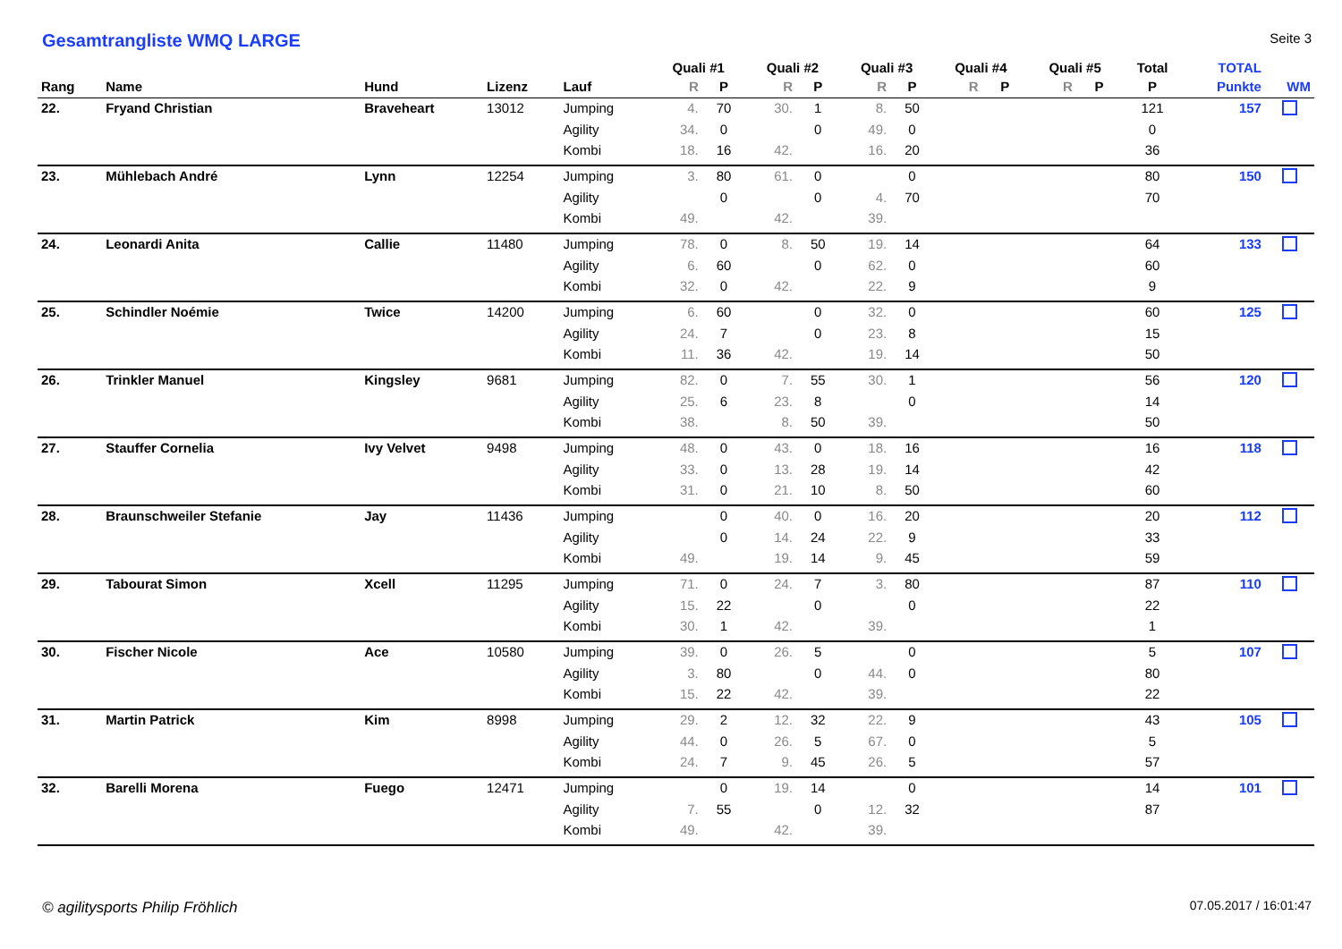Gesamtrangliste WMQ LARGE
Seite 3
| | | | | | Quali #1 | | Quali #2 | | Quali #3 | | Quali #4 | | Quali #5 | | Total | TOTAL | |
| --- | --- | --- | --- | --- | --- | --- | --- | --- | --- | --- | --- | --- | --- | --- | --- | --- | --- |
| Rang | Name | Hund | Lizenz | Lauf | R | P | R | P | R | P | R | P | R | P | P | Punkte | WM |
| 22. | Fryand Christian | Braveheart | 13012 | Jumping | 4. | 70 | 30. | 1 | 8. | 50 | | | | | 121 | 157 | |
| | | | | Agility | 34. | 0 | | 0 | 49. | 0 | | | | | 0 | | |
| | | | | Kombi | 18. | 16 | 42. | | 16. | 20 | | | | | 36 | | |
| 23. | Mühlebach André | Lynn | 12254 | Jumping | 3. | 80 | 61. | 0 | | 0 | | | | | 80 | 150 | |
| | | | | Agility | | 0 | | 0 | 4. | 70 | | | | | 70 | | |
| | | | | Kombi | 49. | | 42. | | 39. | | | | | | | | |
| 24. | Leonardi Anita | Callie | 11480 | Jumping | 78. | 0 | 8. | 50 | 19. | 14 | | | | | 64 | 133 | |
| | | | | Agility | 6. | 60 | | 0 | 62. | 0 | | | | | 60 | | |
| | | | | Kombi | 32. | 0 | 42. | | 22. | 9 | | | | | 9 | | |
| 25. | Schindler Noémie | Twice | 14200 | Jumping | 6. | 60 | | 0 | 32. | 0 | | | | | 60 | 125 | |
| | | | | Agility | 24. | 7 | | 0 | 23. | 8 | | | | | 15 | | |
| | | | | Kombi | 11. | 36 | 42. | | 19. | 14 | | | | | 50 | | |
| 26. | Trinkler Manuel | Kingsley | 9681 | Jumping | 82. | 0 | 7. | 55 | 30. | 1 | | | | | 56 | 120 | |
| | | | | Agility | 25. | 6 | 23. | 8 | | 0 | | | | | 14 | | |
| | | | | Kombi | 38. | | 8. | 50 | 39. | | | | | | 50 | | |
| 27. | Stauffer Cornelia | Ivy Velvet | 9498 | Jumping | 48. | 0 | 43. | 0 | 18. | 16 | | | | | 16 | 118 | |
| | | | | Agility | 33. | 0 | 13. | 28 | 19. | 14 | | | | | 42 | | |
| | | | | Kombi | 31. | 0 | 21. | 10 | 8. | 50 | | | | | 60 | | |
| 28. | Braunschweiler Stefanie | Jay | 11436 | Jumping | | 0 | 40. | 0 | 16. | 20 | | | | | 20 | 112 | |
| | | | | Agility | | 0 | 14. | 24 | 22. | 9 | | | | | 33 | | |
| | | | | Kombi | 49. | | 19. | 14 | 9. | 45 | | | | | 59 | | |
| 29. | Tabourat Simon | Xcell | 11295 | Jumping | 71. | 0 | 24. | 7 | 3. | 80 | | | | | 87 | 110 | |
| | | | | Agility | 15. | 22 | | 0 | | 0 | | | | | 22 | | |
| | | | | Kombi | 30. | 1 | 42. | | 39. | | | | | | 1 | | |
| 30. | Fischer Nicole | Ace | 10580 | Jumping | 39. | 0 | 26. | 5 | | 0 | | | | | 5 | 107 | |
| | | | | Agility | 3. | 80 | | 0 | 44. | 0 | | | | | 80 | | |
| | | | | Kombi | 15. | 22 | 42. | | 39. | | | | | | 22 | | |
| 31. | Martin Patrick | Kim | 8998 | Jumping | 29. | 2 | 12. | 32 | 22. | 9 | | | | | 43 | 105 | |
| | | | | Agility | 44. | 0 | 26. | 5 | 67. | 0 | | | | | 5 | | |
| | | | | Kombi | 24. | 7 | 9. | 45 | 26. | 5 | | | | | 57 | | |
| 32. | Barelli Morena | Fuego | 12471 | Jumping | | 0 | 19. | 14 | | 0 | | | | | 14 | 101 | |
| | | | | Agility | 7. | 55 | | 0 | 12. | 32 | | | | | 87 | | |
| | | | | Kombi | 49. | | 42. | | 39. | | | | | | | | |
© agilitysports Philip Fröhlich
07.05.2017 / 16:01:47